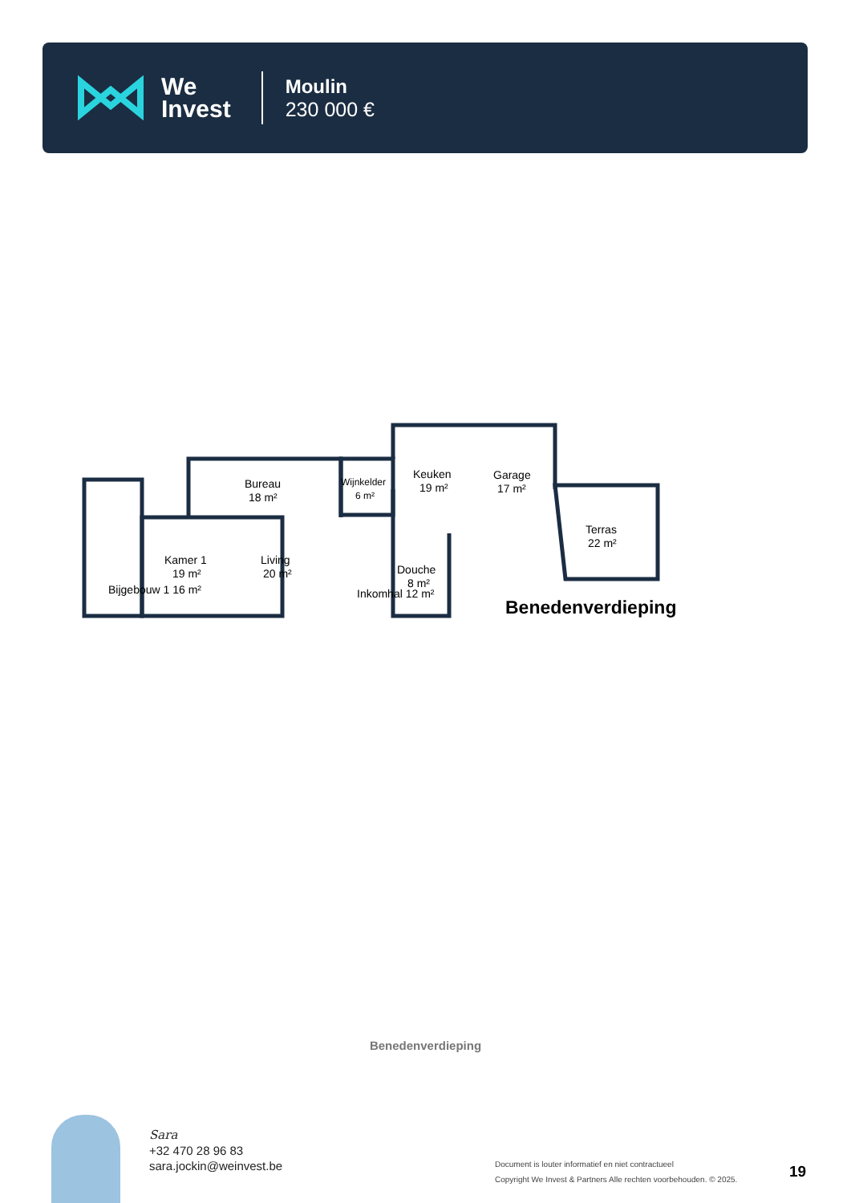We
Invest
Moulin
230 000 €
Bureau
18 m²
Wijnkelder
6 m²
Keuken
19 m²
Garage
17 m²
Terras
22 m²
Kamer 1
19 m²
Living
20 m²
Douche
8 m²
Inkomhal 12 m²
Bijgebouw 1 16 m²
Benedenverdieping
Benedenverdieping
Sara
+32 470 28 96 83
sara.jockin@weinvest.be
Document is louter informatief en niet contractueel
Copyright We Invest & Partners Alle rechten voorbehouden. © 2025.
19